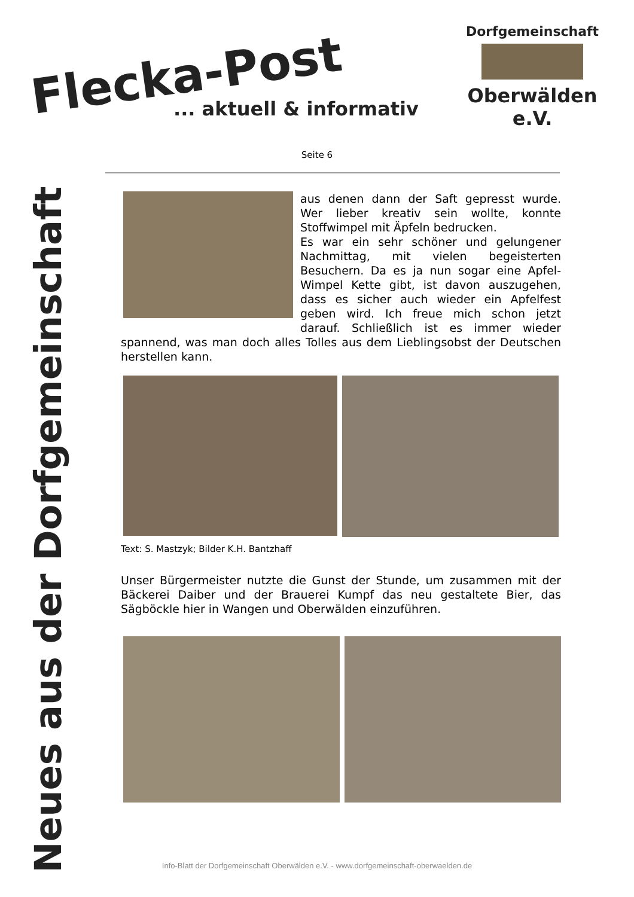Flecka-Post
... aktuell & informativ
Dorfgemeinschaft
Oberwälden e.V.
Neues aus der Dorfgemeinschaft
Seite 6
aus denen dann der Saft gepresst wurde. Wer lieber kreativ sein wollte, konnte Stoffwimpel mit Äpfeln bedrucken.
Es war ein sehr schöner und gelungener Nachmittag, mit vielen begeisterten Besuchern. Da es ja nun sogar eine Apfel-Wimpel Kette gibt, ist davon auszugehen, dass es sicher auch wieder ein Apfelfest geben wird. Ich freue mich schon jetzt darauf. Schließlich ist es immer wieder spannend, was man doch alles Tolles aus dem Lieblingsobst der Deutschen herstellen kann.
Text: S. Mastzyk; Bilder K.H. Bantzhaff
Unser Bürgermeister nutzte die Gunst der Stunde, um zusammen mit der Bäckerei Daiber und der Brauerei Kumpf das neu gestaltete Bier, das Sägböckle hier in Wangen und Oberwälden einzuführen.
Info-Blatt der Dorfgemeinschaft Oberwälden e.V. - www.dorfgemeinschaft-oberwaelden.de